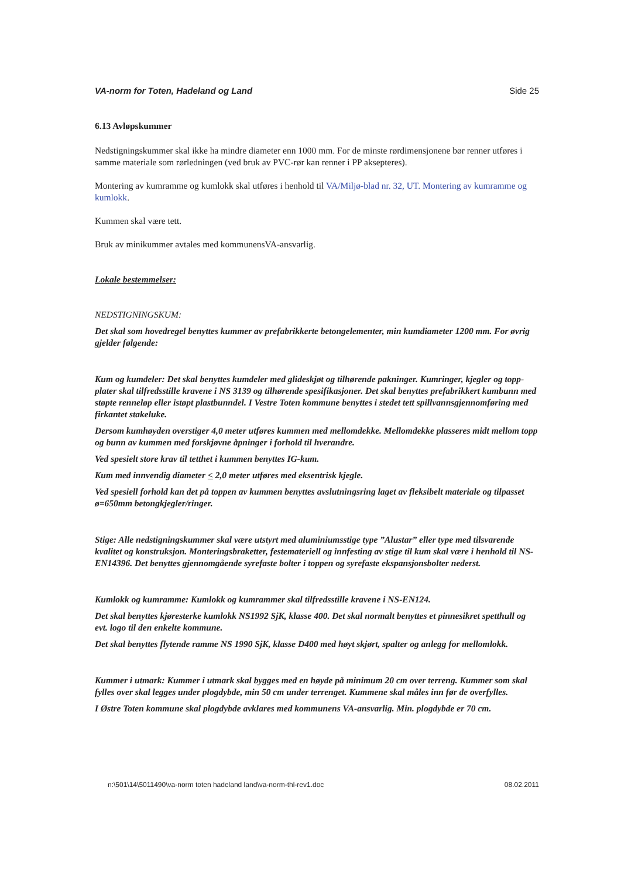VA-norm for Toten, Hadeland og Land Side 25
6.13 Avløpskummer
Nedstigningskummer skal ikke ha mindre diameter enn 1000 mm. For de minste rørdimensjonene bør renner utføres i samme materiale som rørledningen (ved bruk av PVC-rør kan renner i PP aksepteres).
Montering av kumramme og kumlokk skal utføres i henhold til VA/Miljø-blad nr. 32, UT. Montering av kumramme og kumlokk.
Kummen skal være tett.
Bruk av minikummer avtales med kommunensVA-ansvarlig.
Lokale bestemmelser:
NEDSTIGNINGSKUM:
Det skal som hovedregel benyttes kummer av prefabrikkerte betongelementer, min kumdiameter 1200 mm. For øvrig gjelder følgende:
Kum og kumdeler: Det skal benyttes kumdeler med glideskjøt og tilhørende pakninger. Kumringer, kjegler og topp-plater skal tilfredsstille kravene i NS 3139 og tilhørende spesifikasjoner. Det skal benyttes prefabrikkert kumbunn med støpte renneløp eller istøpt plastbunndel. I Vestre Toten kommune benyttes i stedet tett spillvannsgjennomføring med firkantet stakeluke.
Dersom kumhøyden overstiger 4,0 meter utføres kummen med mellomdekke. Mellomdekke plasseres midt mellom topp og bunn av kummen med forskjøvne åpninger i forhold til hverandre.
Ved spesielt store krav til tetthet i kummen benyttes IG-kum.
Kum med innvendig diameter < 2,0 meter utføres med eksentrisk kjegle.
Ved spesiell forhold kan det på toppen av kummen benyttes avslutningsring laget av fleksibelt materiale og tilpasset ø=650mm betongkjegler/ringer.
Stige: Alle nedstigningskummer skal være utstyrt med aluminiumsstige type ”Alustar” eller type med tilsvarende kvalitet og konstruksjon. Monteringsbraketter, festemateriell og innfesting av stige til kum skal være i henhold til NS-EN14396. Det benyttes gjennomgående syrefaste bolter i toppen og syrefaste ekspansjonsbolter nederst.
Kumlokk og kumramme: Kumlokk og kumrammer skal tilfredsstille kravene i NS-EN124.
Det skal benyttes kjøresterke kumlokk NS1992 SjK, klasse 400. Det skal normalt benyttes et pinnesikret spetthull og evt. logo til den enkelte kommune.
Det skal benyttes flytende ramme NS 1990 SjK, klasse D400 med høyt skjørt, spalter og anlegg for mellomlokk.
Kummer i utmark: Kummer i utmark skal bygges med en høyde på minimum 20 cm over terreng. Kummer som skal fylles over skal legges under plogdybde, min 50 cm under terrenget. Kummene skal måles inn før de overfylles.
I Østre Toten kommune skal plogdybde avklares med kommunens VA-ansvarlig. Min. plogdybde er 70 cm.
n:\501\14\5011490\va-norm toten hadeland land\va-norm-thl-rev1.doc 08.02.2011